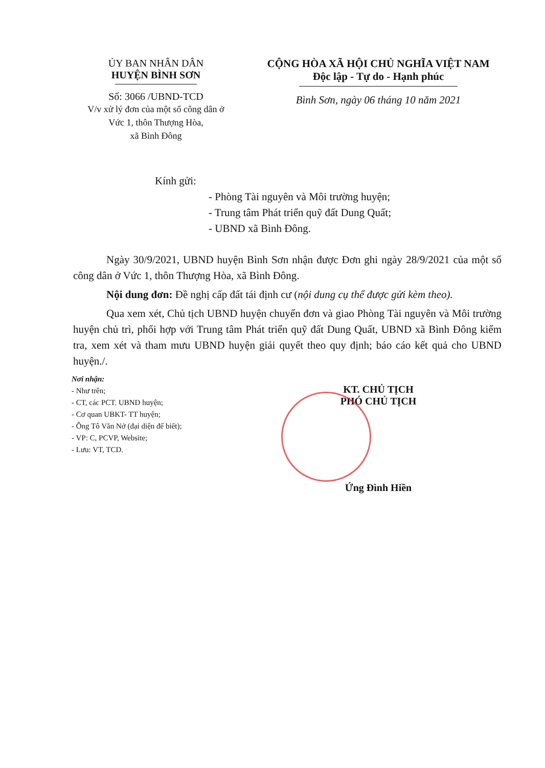ỦY BAN NHÂN DÂN
HUYỆN BÌNH SƠN
Số: 3066 /UBND-TCD
V/v xử lý đơn của một số công dân ở
Vức 1, thôn Thượng Hòa,
xã Bình Đông
CỘNG HÒA XÃ HỘI CHỦ NGHĨA VIỆT NAM
Độc lập - Tự do - Hạnh phúc
Bình Sơn, ngày 06 tháng 10 năm 2021
Kính gửi:
- Phòng Tài nguyên và Môi trường huyện;
- Trung tâm Phát triển quỹ đất Dung Quất;
- UBND xã Bình Đông.
Ngày 30/9/2021, UBND huyện Bình Sơn nhận được Đơn ghi ngày 28/9/2021 của một số công dân ở Vức 1, thôn Thượng Hòa, xã Bình Đông.
Nội dung đơn: Đề nghị cấp đất tái định cư (nội dung cụ thể được gửi kèm theo).
Qua xem xét, Chủ tịch UBND huyện chuyển đơn và giao Phòng Tài nguyên và Môi trường huyện chủ trì, phối hợp với Trung tâm Phát triển quỹ đất Dung Quất, UBND xã Bình Đông kiểm tra, xem xét và tham mưu UBND huyện giải quyết theo quy định; báo cáo kết quả cho UBND huyện./.
Nơi nhận:
- Như trên;
- CT, các PCT. UBND huyện;
- Cơ quan UBKT- TT huyện;
- Ông Tô Văn Nở (đại diện để biết);
- VP: C, PCVP, Website;
- Lưu: VT, TCD.
KT. CHỦ TỊCH
PHÓ CHỦ TỊCH
Ứng Đình Hiền